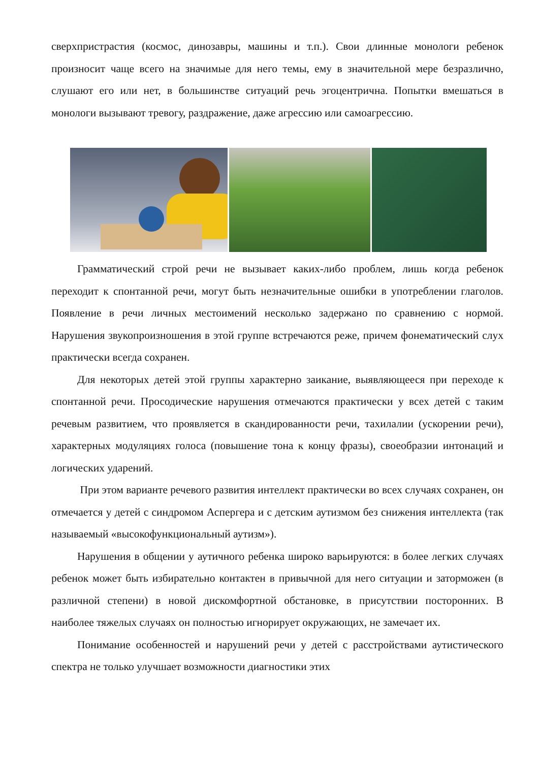сверхпристрастия (космос, динозавры, машины и т.п.). Свои длинные монологи ребенок произносит чаще всего на значимые для него темы, ему в значительной мере безразлично, слушают его или нет, в большинстве ситуаций речь эгоцентрична. Попытки вмешаться в монологи вызывают тревогу, раздражение, даже агрессию или самоагрессию.
Грамматический строй речи не вызывает каких-либо проблем, лишь когда ребенок переходит к спонтанной речи, могут быть незначительные ошибки в употреблении глаголов. Появление в речи личных местоимений несколько задержано по сравнению с нормой. Нарушения звукопроизношения в этой группе встречаются реже, причем фонематический слух практически всегда сохранен.
Для некоторых детей этой группы характерно заикание, выявляющееся при переходе к спонтанной речи. Просодические нарушения отмечаются практически у всех детей с таким речевым развитием, что проявляется в скандированности речи, тахилалии (ускорении речи), характерных модуляциях голоса (повышение тона к концу фразы), своеобразии интонаций и логических ударений.
При этом варианте речевого развития интеллект практически во всех случаях сохранен, он отмечается у детей с синдромом Аспергера и с детским аутизмом без снижения интеллекта (так называемый «высокофункциональный аутизм»).
Нарушения в общении у аутичного ребенка широко варьируются: в более легких случаях ребенок может быть избирательно контактен в привычной для него ситуации и заторможен (в различной степени) в новой дискомфортной обстановке, в присутствии посторонних. В наиболее тяжелых случаях он полностью игнорирует окружающих, не замечает их.
Понимание особенностей и нарушений речи у детей с расстройствами аутистического спектра не только улучшает возможности диагностики этих